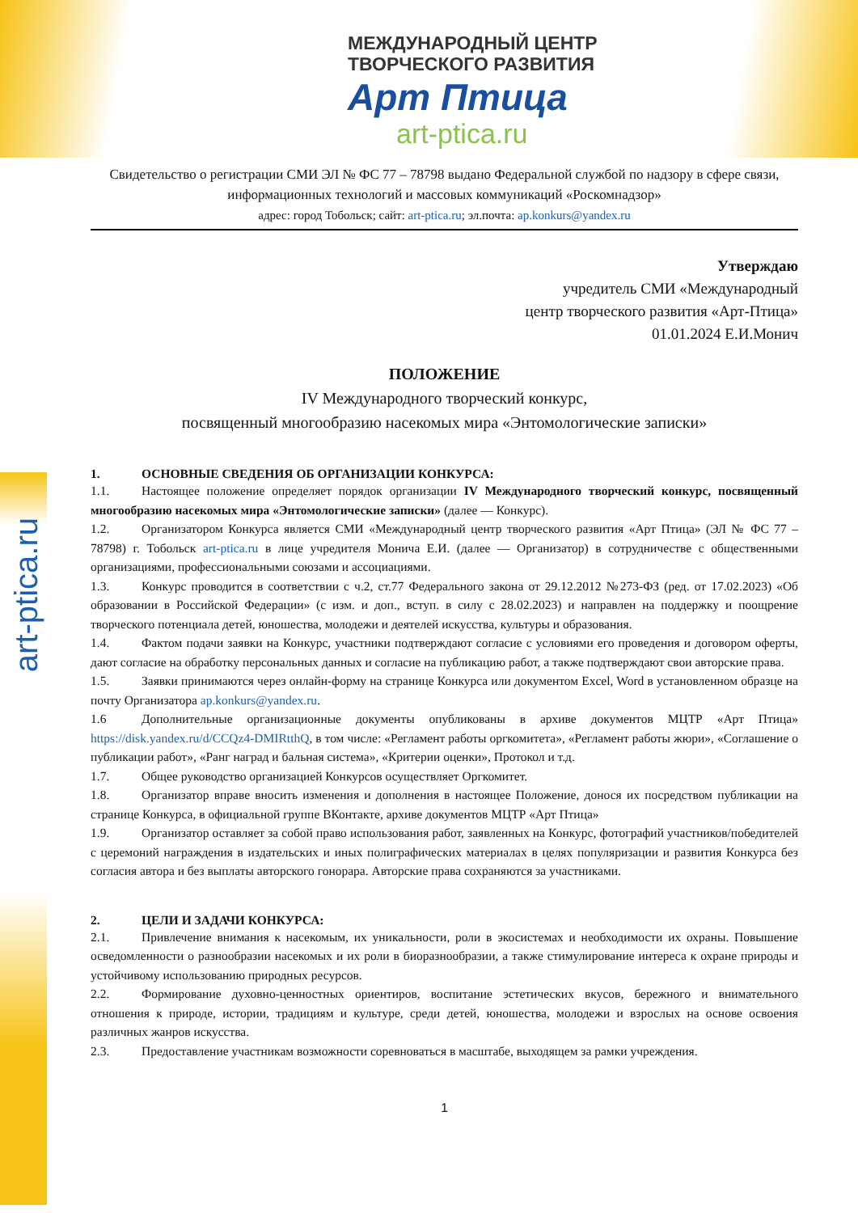МЕЖДУНАРОДНЫЙ ЦЕНТР
ТВОРЧЕСКОГО РАЗВИТИЯ
Арт Птица
art-ptica.ru
art-ptica.ru
Свидетельство о регистрации СМИ ЭЛ № ФС 77 – 78798 выдано Федеральной службой по надзору в сфере связи, информационных технологий и массовых коммуникаций «Роскомнадзор»
адрес: город Тобольск; сайт: art-ptica.ru; эл.почта: ap.konkurs@yandex.ru
Утверждаю
учредитель СМИ «Международный
центр творческого развития «Арт-Птица»
01.01.2024 Е.И.Монич
ПОЛОЖЕНИЕ
IV Международного творческий конкурс,
посвященный многообразию насекомых мира «Энтомологические записки»
1. ОСНОВНЫЕ СВЕДЕНИЯ ОБ ОРГАНИЗАЦИИ КОНКУРСА:
1.1. Настоящее положение определяет порядок организации IV Международного творческий конкурс, посвященный многообразию насекомых мира «Энтомологические записки» (далее — Конкурс).
1.2. Организатором Конкурса является СМИ «Международный центр творческого развития «Арт Птица» (ЭЛ № ФС 77 – 78798) г. Тобольск art-ptica.ru в лице учредителя Монича Е.И. (далее — Организатор) в сотрудничестве с общественными организациями, профессиональными союзами и ассоциациями.
1.3. Конкурс проводится в соответствии с ч.2, ст.77 Федерального закона от 29.12.2012 №273-ФЗ (ред. от 17.02.2023) «Об образовании в Российской Федерации» (с изм. и доп., вступ. в силу с 28.02.2023) и направлен на поддержку и поощрение творческого потенциала детей, юношества, молодежи и деятелей искусства, культуры и образования.
1.4. Фактом подачи заявки на Конкурс, участники подтверждают согласие с условиями его проведения и договором оферты, дают согласие на обработку персональных данных и согласие на публикацию работ, а также подтверждают свои авторские права.
1.5. Заявки принимаются через онлайн-форму на странице Конкурса или документом Excel, Word в установленном образце на почту Организатора ap.konkurs@yandex.ru.
1.6 Дополнительные организационные документы опубликованы в архиве документов МЦТР «Арт Птица» https://disk.yandex.ru/d/CCQz4-DMIRtthQ, в том числе: «Регламент работы оргкомитета», «Регламент работы жюри», «Соглашение о публикации работ», «Ранг наград и бальная система», «Критерии оценки», Протокол и т.д.
1.7. Общее руководство организацией Конкурсов осуществляет Оргкомитет.
1.8. Организатор вправе вносить изменения и дополнения в настоящее Положение, донося их посредством публикации на странице Конкурса, в официальной группе ВКонтакте, архиве документов МЦТР «Арт Птица»
1.9. Организатор оставляет за собой право использования работ, заявленных на Конкурс, фотографий участников/победителей с церемоний награждения в издательских и иных полиграфических материалах в целях популяризации и развития Конкурса без согласия автора и без выплаты авторского гонорара. Авторские права сохраняются за участниками.
2. ЦЕЛИ И ЗАДАЧИ КОНКУРСА:
2.1. Привлечение внимания к насекомым, их уникальности, роли в экосистемах и необходимости их охраны. Повышение осведомленности о разнообразии насекомых и их роли в биоразнообразии, а также стимулирование интереса к охране природы и устойчивому использованию природных ресурсов.
2.2. Формирование духовно-ценностных ориентиров, воспитание эстетических вкусов, бережного и внимательного отношения к природе, истории, традициям и культуре, среди детей, юношества, молодежи и взрослых на основе освоения различных жанров искусства.
2.3. Предоставление участникам возможности соревноваться в масштабе, выходящем за рамки учреждения.
1